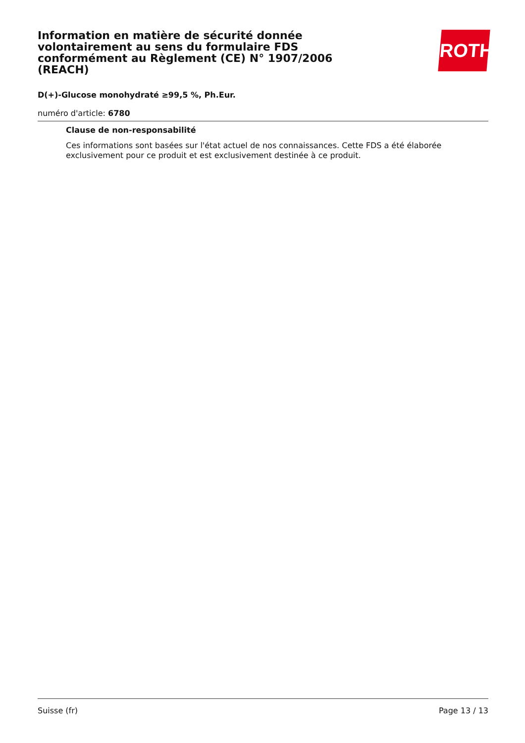ROTH
Information en matière de sécurité donnée volontairement au sens du formulaire FDS conformément au Règlement (CE) N° 1907/2006 (REACH)
D(+)-Glucose monohydraté ≥99,5 %, Ph.Eur.
numéro d'article: 6780
Clause de non-responsabilité
Ces informations sont basées sur l'état actuel de nos connaissances. Cette FDS a été élaborée exclusivement pour ce produit et est exclusivement destinée à ce produit.
Suisse (fr) Page 13 / 13